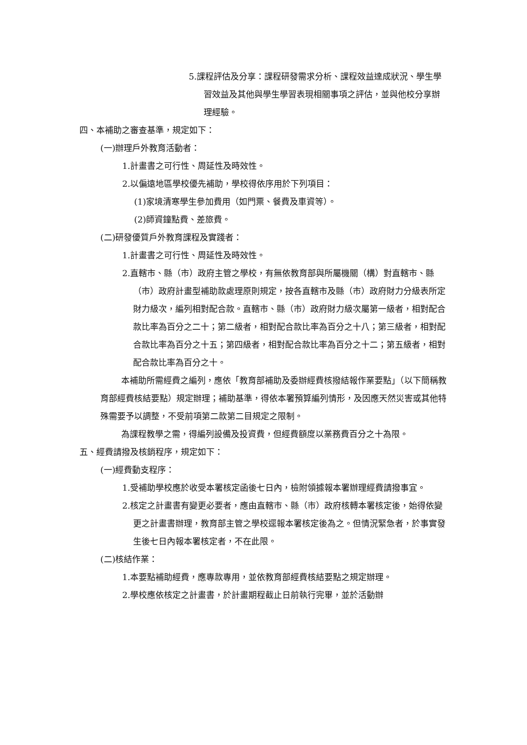5.課程評估及分享：課程研發需求分析、課程效益達成狀況、學生學習效益及其他與學生學習表現相關事項之評估，並與他校分享辦理經驗。
四、本補助之審查基準，規定如下：
(一)辦理戶外教育活動者：
1.計畫書之可行性、周延性及時效性。
2.以偏遠地區學校優先補助，學校得依序用於下列項目：
(1)家境清寒學生參加費用（如門票、餐費及車資等）。
(2)師資鐘點費、差旅費。
(二)研發優質戶外教育課程及實踐者：
1.計畫書之可行性、周延性及時效性。
2.直轄市、縣（市）政府主管之學校，有無依教育部與所屬機關（構）對直轄市、縣（市）政府計畫型補助款處理原則規定，按各直轄市及縣（市）政府財力分級表所定財力級次，編列相對配合款。直轄市、縣（市）政府財力級次屬第一級者，相對配合款比率為百分之二十；第二級者，相對配合款比率為百分之十八；第三級者，相對配合款比率為百分之十五；第四級者，相對配合款比率為百分之十二；第五級者，相對配合款比率為百分之十。
本補助所需經費之編列，應依「教育部補助及委辦經費核撥結報作業要點」（以下簡稱教育部經費核結要點）規定辦理；補助基準，得依本署預算編列情形，及因應天然災害或其他特殊需要予以調整，不受前項第二款第二目規定之限制。
為課程教學之需，得編列設備及投資費，但經費額度以業務費百分之十為限。
五、經費請撥及核銷程序，規定如下：
(一)經費動支程序：
1.受補助學校應於收受本署核定函後七日內，檢附領據報本署辦理經費請撥事宜。
2.核定之計畫書有變更必要者，應由直轄市、縣（市）政府核轉本署核定後，始得依變更之計畫書辦理，教育部主管之學校逕報本署核定後為之。但情況緊急者，於事實發生後七日內報本署核定者，不在此限。
(二)核結作業：
1.本要點補助經費，應專款專用，並依教育部經費核結要點之規定辦理。
2.學校應依核定之計畫書，於計畫期程截止日前執行完畢，並於活動辦